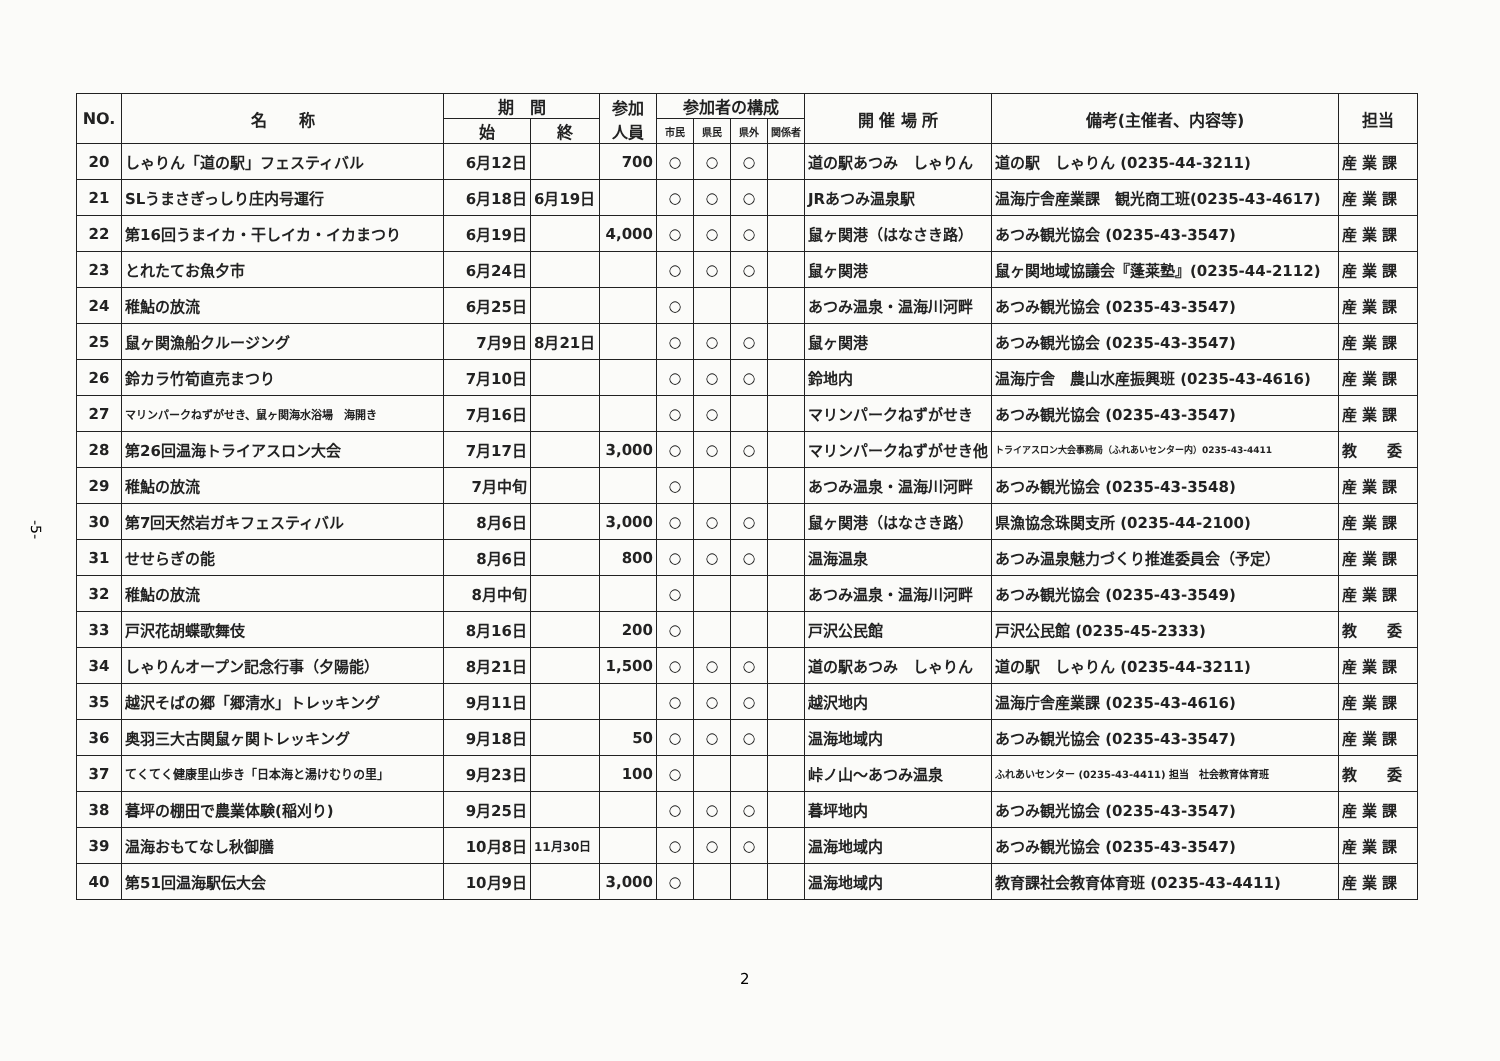-5-
| NO. | 名 称 | 期 間 | | 参加 人員 | 参加者の構成 | | | | 開 催 場 所 | 備考(主催者、内容等) | 担当 |
| --- | --- | --- | --- | --- | --- | --- | --- | --- | --- | --- | --- |
| | | 始 | 終 | | 市民 | 県民 | 県外 | 関係者 | | | |
| 20 | しゃりん「道の駅」フェスティバル | 6月12日 | | 700 | ○ | ○ | ○ | | 道の駅あつみ しゃりん | 道の駅 しゃりん (0235-44-3211) | 産 業 課 |
| 21 | SLうまさぎっしり庄内号運行 | 6月18日 | 6月19日 | | ○ | ○ | ○ | | JRあつみ温泉駅 | 温海庁舎産業課 観光商工班(0235-43-4617) | 産 業 課 |
| 22 | 第16回うまイカ・干しイカ・イカまつり | 6月19日 | | 4,000 | ○ | ○ | ○ | | 鼠ヶ関港（はなさき路） | あつみ観光協会 (0235-43-3547) | 産 業 課 |
| 23 | とれたてお魚夕市 | 6月24日 | | | ○ | ○ | ○ | | 鼠ヶ関港 | 鼠ヶ関地域協議会『蓬莱塾』(0235-44-2112) | 産 業 課 |
| 24 | 稚鮎の放流 | 6月25日 | | | ○ | | | | あつみ温泉・温海川河畔 | あつみ観光協会 (0235-43-3547) | 産 業 課 |
| 25 | 鼠ヶ関漁船クルージング | 7月9日 | 8月21日 | | ○ | ○ | ○ | | 鼠ヶ関港 | あつみ観光協会 (0235-43-3547) | 産 業 課 |
| 26 | 鈴カラ竹筍直売まつり | 7月10日 | | | ○ | ○ | ○ | | 鈴地内 | 温海庁舎 農山水産振興班 (0235-43-4616) | 産 業 課 |
| 27 | マリンパークねずがせき、鼠ヶ関海水浴場 海開き | 7月16日 | | | ○ | ○ | | | マリンパークねずがせき | あつみ観光協会 (0235-43-3547) | 産 業 課 |
| 28 | 第26回温海トライアスロン大会 | 7月17日 | | 3,000 | ○ | ○ | ○ | | マリンパークねずがせき他 | トライアスロン大会事務局（ふれあいセンター内）0235-43-4411 | 教 委 |
| 29 | 稚鮎の放流 | 7月中旬 | | | ○ | | | | あつみ温泉・温海川河畔 | あつみ観光協会 (0235-43-3548) | 産 業 課 |
| 30 | 第7回天然岩ガキフェスティバル | 8月6日 | | 3,000 | ○ | ○ | ○ | | 鼠ヶ関港（はなさき路） | 県漁協念珠関支所 (0235-44-2100) | 産 業 課 |
| 31 | せせらぎの能 | 8月6日 | | 800 | ○ | ○ | ○ | | 温海温泉 | あつみ温泉魅力づくり推進委員会（予定） | 産 業 課 |
| 32 | 稚鮎の放流 | 8月中旬 | | | ○ | | | | あつみ温泉・温海川河畔 | あつみ観光協会 (0235-43-3549) | 産 業 課 |
| 33 | 戸沢花胡蝶歌舞伎 | 8月16日 | | 200 | ○ | | | | 戸沢公民館 | 戸沢公民館 (0235-45-2333) | 教 委 |
| 34 | しゃりんオープン記念行事（夕陽能） | 8月21日 | | 1,500 | ○ | ○ | ○ | | 道の駅あつみ しゃりん | 道の駅 しゃりん (0235-44-3211) | 産 業 課 |
| 35 | 越沢そばの郷「郷清水」トレッキング | 9月11日 | | | ○ | ○ | ○ | | 越沢地内 | 温海庁舎産業課 (0235-43-4616) | 産 業 課 |
| 36 | 奥羽三大古関鼠ヶ関トレッキング | 9月18日 | | 50 | ○ | ○ | ○ | | 温海地域内 | あつみ観光協会 (0235-43-3547) | 産 業 課 |
| 37 | てくてく健康里山歩き「日本海と湯けむりの里」 | 9月23日 | | 100 | ○ | | | | 峠ノ山〜あつみ温泉 | ふれあいセンター (0235-43-4411) 担当 社会教育体育班 | 教 委 |
| 38 | 暮坪の棚田で農業体験(稲刈り) | 9月25日 | | | ○ | ○ | ○ | | 暮坪地内 | あつみ観光協会 (0235-43-3547) | 産 業 課 |
| 39 | 温海おもてなし秋御膳 | 10月8日 | 11月30日 | | ○ | ○ | ○ | | 温海地域内 | あつみ観光協会 (0235-43-3547) | 産 業 課 |
| 40 | 第51回温海駅伝大会 | 10月9日 | | 3,000 | ○ | | | | 温海地域内 | 教育課社会教育体育班 (0235-43-4411) | 産 業 課 |
2